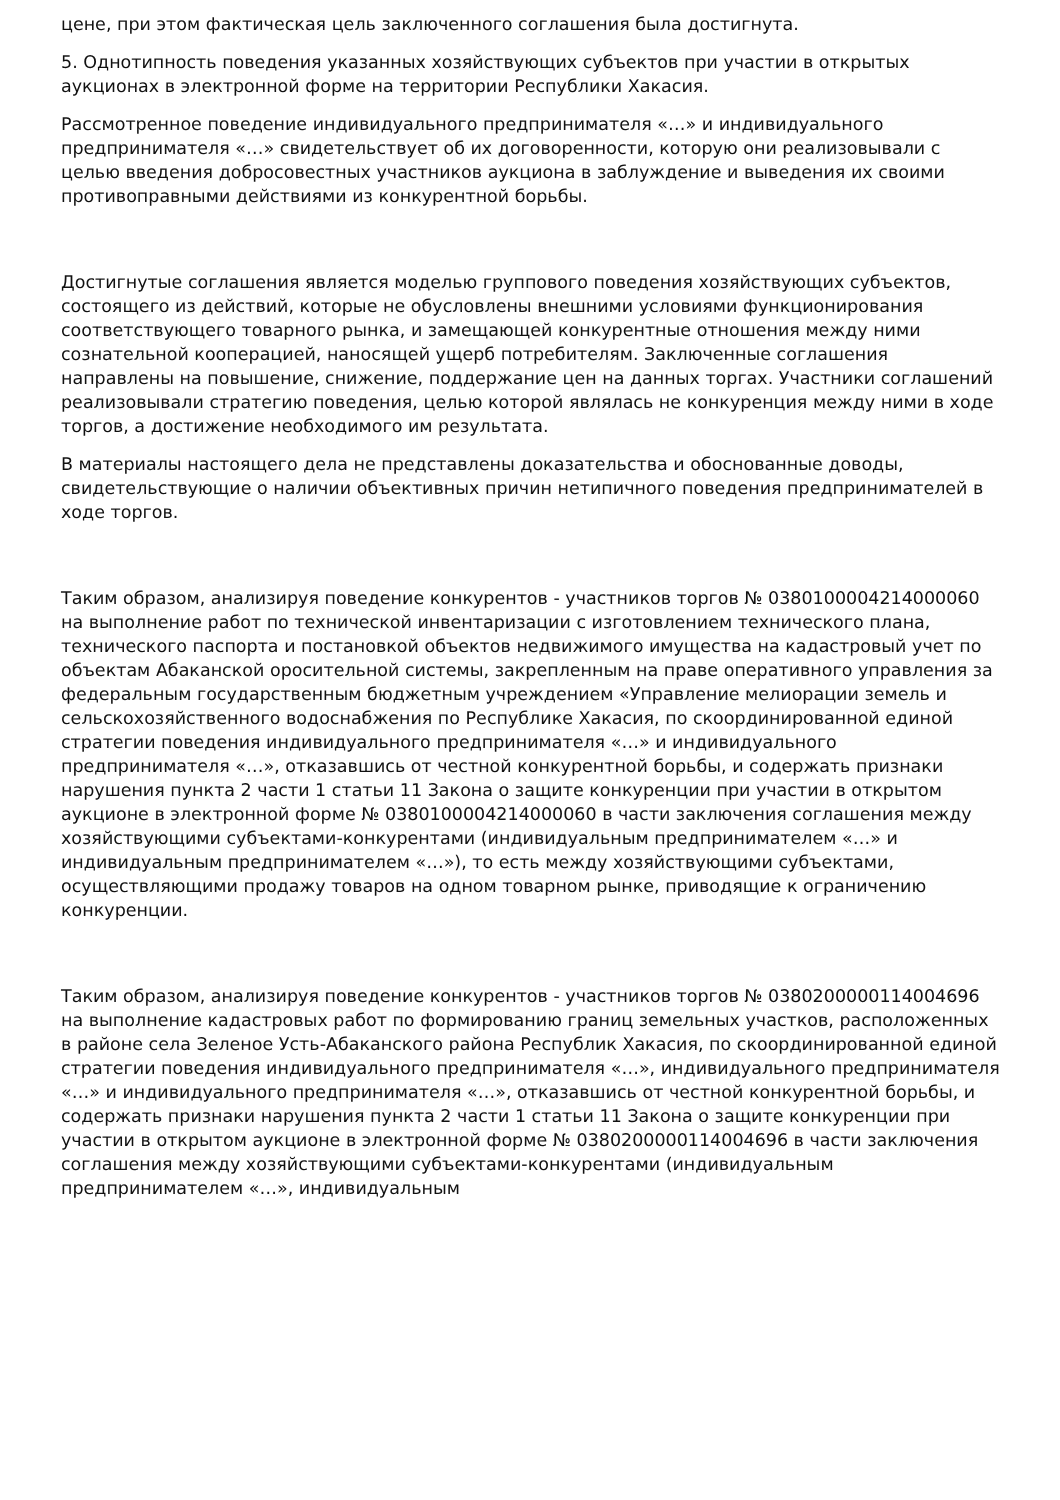цене, при этом фактическая цель заключенного соглашения была достигнута.
5. Однотипность поведения указанных хозяйствующих субъектов при участии в открытых аукционах в электронной форме на территории Республики Хакасия.
Рассмотренное поведение индивидуального предпринимателя «…» и индивидуального предпринимателя «…» свидетельствует об их договоренности, которую они реализовывали с целью введения добросовестных участников аукциона в заблуждение и выведения их своими противоправными действиями из конкурентной борьбы.
Достигнутые соглашения является моделью группового поведения хозяйствующих субъектов, состоящего из действий, которые не обусловлены внешними условиями функционирования соответствующего товарного рынка, и замещающей конкурентные отношения между ними сознательной кооперацией, наносящей ущерб потребителям. Заключенные соглашения направлены на повышение, снижение, поддержание цен на данных торгах. Участники соглашений реализовывали стратегию поведения, целью которой являлась не конкуренция между ними в ходе торгов, а достижение необходимого им результата.
В материалы настоящего дела не представлены доказательства и обоснованные доводы, свидетельствующие о наличии объективных причин нетипичного поведения предпринимателей в ходе торгов.
Таким образом, анализируя поведение конкурентов - участников торгов № 0380100004214000060 на выполнение работ по технической инвентаризации с изготовлением технического плана, технического паспорта и постановкой объектов недвижимого имущества на кадастровый учет по объектам Абаканской оросительной системы, закрепленным на праве оперативного управления за федеральным государственным бюджетным учреждением «Управление мелиорации земель и сельскохозяйственного водоснабжения по Республике Хакасия, по скоординированной единой стратегии поведения индивидуального предпринимателя «…» и индивидуального предпринимателя «…», отказавшись от честной конкурентной борьбы, и содержать признаки нарушения пункта 2 части 1 статьи 11 Закона о защите конкуренции при участии в открытом аукционе в электронной форме № 0380100004214000060 в части заключения соглашения между хозяйствующими субъектами-конкурентами (индивидуальным предпринимателем «…» и индивидуальным предпринимателем «…»), то есть между хозяйствующими субъектами, осуществляющими продажу товаров на одном товарном рынке, приводящие к ограничению конкуренции.
Таким образом, анализируя поведение конкурентов - участников торгов № 0380200000114004696 на выполнение кадастровых работ по формированию границ земельных участков, расположенных в районе села Зеленое Усть-Абаканского района Республик Хакасия, по скоординированной единой стратегии поведения индивидуального предпринимателя «…», индивидуального предпринимателя «…» и индивидуального предпринимателя «…», отказавшись от честной конкурентной борьбы, и содержать признаки нарушения пункта 2 части 1 статьи 11 Закона о защите конкуренции при участии в открытом аукционе в электронной форме № 0380200000114004696 в части заключения соглашения между хозяйствующими субъектами-конкурентами (индивидуальным предпринимателем «…», индивидуальным